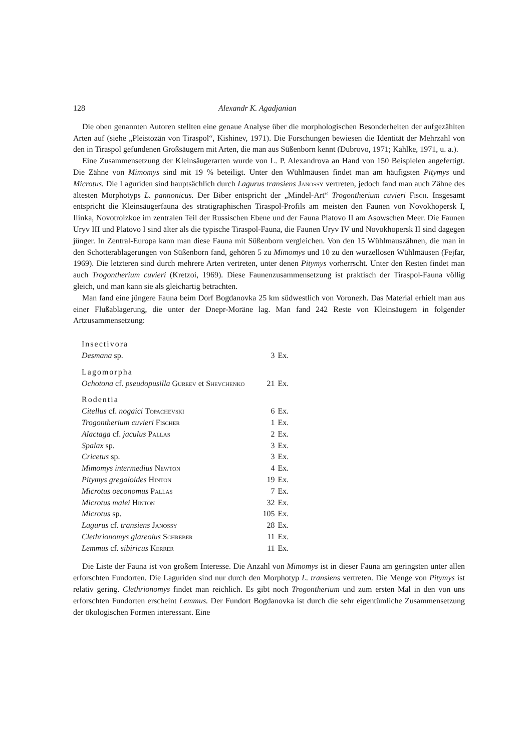128 Alexandr K. Agadjanian
Die oben genannten Autoren stellten eine genaue Analyse über die morphologischen Besonderheiten der aufgezählten Arten auf (siehe „Pleistozän von Tiraspol“, Kishinev, 1971). Die Forschungen bewiesen die Identität der Mehrzahl von den in Tiraspol gefundenen Großsäugern mit Arten, die man aus Süßenborn kennt (Dubrovo, 1971; Kahlke, 1971, u. a.).
Eine Zusammensetzung der Kleinsäugerarten wurde von L. P. Alexandrova an Hand von 150 Beispielen angefertigt. Die Zähne von Mimomys sind mit 19 % beteiligt. Unter den Wühlmäusen findet man am häufigsten Pitymys und Microtus. Die Laguriden sind hauptsächlich durch Lagurus transiens Janossy vertreten, jedoch fand man auch Zähne des ältesten Morphotyps L. pannonicus. Der Biber entspricht der „Mindel-Art“ Trogontherium cuvieri Fisch. Insgesamt entspricht die Kleinsäugerfauna des stratigraphischen Tiraspol-Profils am meisten den Faunen von Novokhopersk I, Ilinka, Novotroizkoe im zentralen Teil der Russischen Ebene und der Fauna Platovo II am Asowschen Meer. Die Faunen Uryv III und Platovo I sind älter als die typische Tiraspol-Fauna, die Faunen Uryv IV und Novokhopersk II sind dagegen jünger. In Zentral-Europa kann man diese Fauna mit Süßenborn vergleichen. Von den 15 Wühlmauszähnen, die man in den Schotterablagerungen von Süßenborn fand, gehören 5 zu Mimomys und 10 zu den wurzellosen Wühlmäusen (Fejfar, 1969). Die letzteren sind durch mehrere Arten vertreten, unter denen Pitymys vorherrscht. Unter den Resten findet man auch Trogontherium cuvieri (Kretzoi, 1969). Diese Faunenzusammensetzung ist praktisch der Tiraspol-Fauna völlig gleich, und man kann sie als gleichartig betrachten.
Man fand eine jüngere Fauna beim Dorf Bogdanovka 25 km südwestlich von Voronezh. Das Material erhielt man aus einer Flußablagerung, die unter der Dnepr-Moräne lag. Man fand 242 Reste von Kleinsäugern in folgender Artzusammensetzung:
| Insectivora | | |
| Desmana sp. | 3 | Ex. |
| Lagomorpha | | |
| Ochotona cf. pseudopusilla Gureev et Shevchenko | 21 | Ex. |
| Rodentia | | |
| Citellus cf. nogaici Topachevski | 6 | Ex. |
| Trogontherium cuvieri Fischer | 1 | Ex. |
| Alactaga cf. jaculus Pallas | 2 | Ex. |
| Spalax sp. | 3 | Ex. |
| Cricetus sp. | 3 | Ex. |
| Mimomys intermedius Newton | 4 | Ex. |
| Pitymys gregaloides Hinton | 19 | Ex. |
| Microtus oeconomus Pallas | 7 | Ex. |
| Microtus malei Hinton | 32 | Ex. |
| Microtus sp. | 105 | Ex. |
| Lagurus cf. transiens Janossy | 28 | Ex. |
| Clethrionomys glareolus Schreber | 11 | Ex. |
| Lemmus cf. sibiricus Kerrer | 11 | Ex. |
Die Liste der Fauna ist von großem Interesse. Die Anzahl von Mimomys ist in dieser Fauna am geringsten unter allen erforschten Fundorten. Die Laguriden sind nur durch den Morphotyp L. transiens vertreten. Die Menge von Pitymys ist relativ gering. Clethrionomys findet man reichlich. Es gibt noch Trogontherium und zum ersten Mal in den von uns erforschten Fundorten erscheint Lemmus. Der Fundort Bogdanovka ist durch die sehr eigentümliche Zusammensetzung der ökologischen Formen interessant. Eine